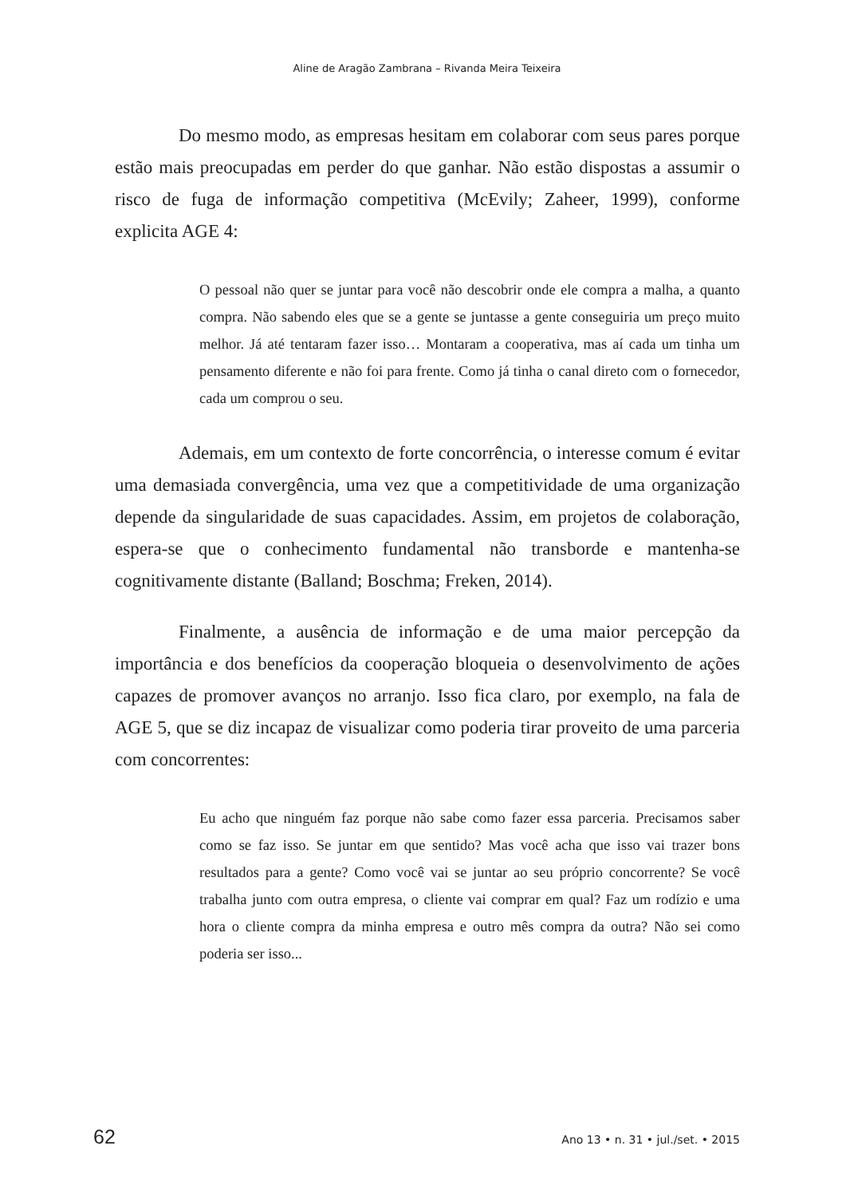Aline de Aragão Zambrana – Rivanda Meira Teixeira
Do mesmo modo, as empresas hesitam em colaborar com seus pares porque estão mais preocupadas em perder do que ganhar. Não estão dispostas a assumir o risco de fuga de informação competitiva (McEvily; Zaheer, 1999), conforme explicita AGE 4:
O pessoal não quer se juntar para você não descobrir onde ele compra a malha, a quanto compra. Não sabendo eles que se a gente se juntasse a gente conseguiria um preço muito melhor. Já até tentaram fazer isso… Montaram a cooperativa, mas aí cada um tinha um pensamento diferente e não foi para frente. Como já tinha o canal direto com o fornecedor, cada um comprou o seu.
Ademais, em um contexto de forte concorrência, o interesse comum é evitar uma demasiada convergência, uma vez que a competitividade de uma organização depende da singularidade de suas capacidades. Assim, em projetos de colaboração, espera-se que o conhecimento fundamental não transborde e mantenha-se cognitivamente distante (Balland; Boschma; Freken, 2014).
Finalmente, a ausência de informação e de uma maior percepção da importância e dos benefícios da cooperação bloqueia o desenvolvimento de ações capazes de promover avanços no arranjo. Isso fica claro, por exemplo, na fala de AGE 5, que se diz incapaz de visualizar como poderia tirar proveito de uma parceria com concorrentes:
Eu acho que ninguém faz porque não sabe como fazer essa parceria. Precisamos saber como se faz isso. Se juntar em que sentido? Mas você acha que isso vai trazer bons resultados para a gente? Como você vai se juntar ao seu próprio concorrente? Se você trabalha junto com outra empresa, o cliente vai comprar em qual? Faz um rodízio e uma hora o cliente compra da minha empresa e outro mês compra da outra? Não sei como poderia ser isso...
62 Ano 13 • n. 31 • jul./set. • 2015